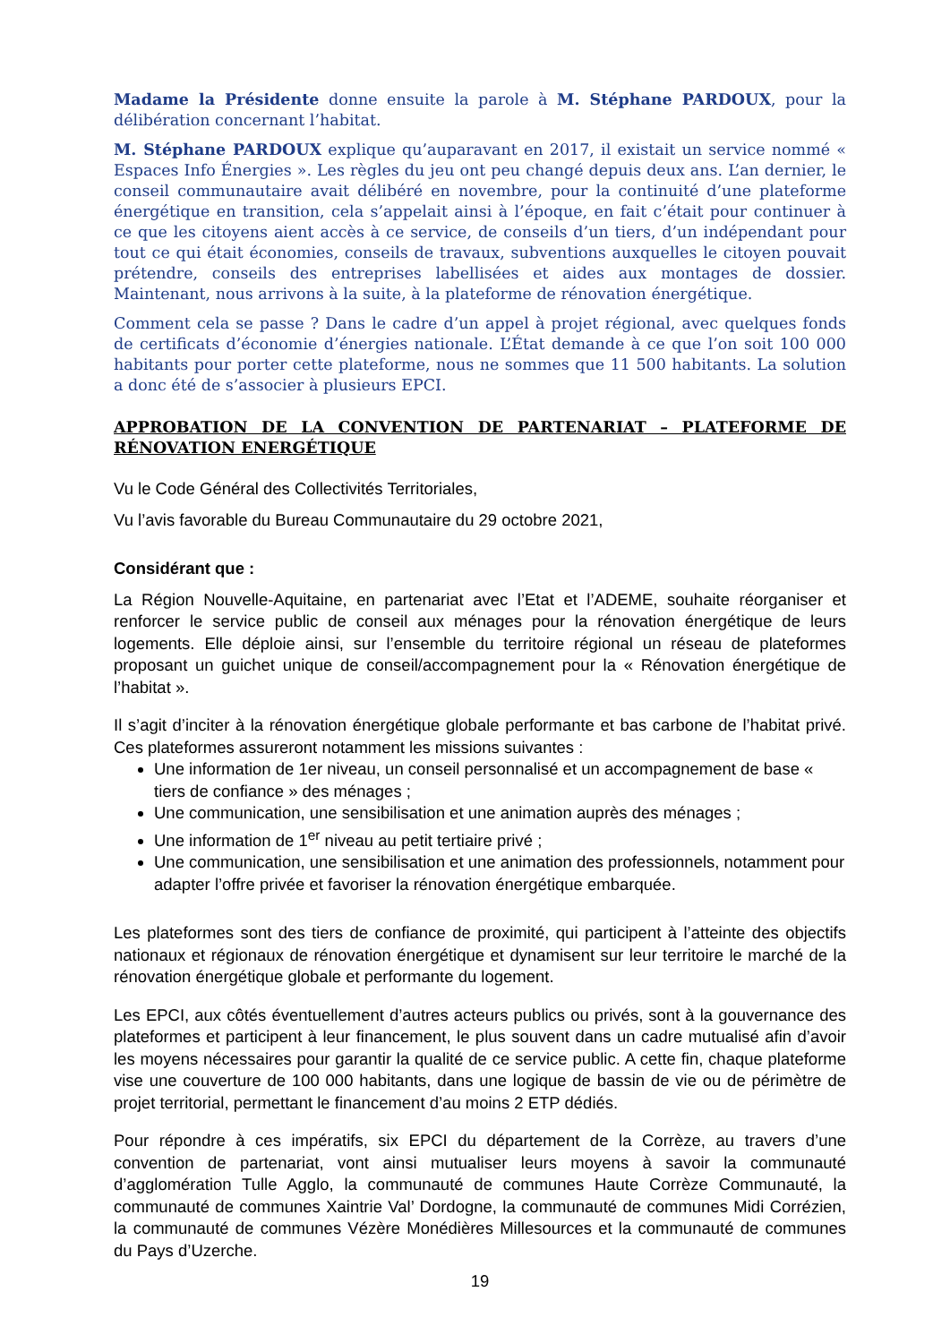Madame la Présidente donne ensuite la parole à M. Stéphane PARDOUX, pour la délibération concernant l’habitat.
M. Stéphane PARDOUX explique qu’auparavant en 2017, il existait un service nommé « Espaces Info Énergies ». Les règles du jeu ont peu changé depuis deux ans. L’an dernier, le conseil communautaire avait délibéré en novembre, pour la continuité d’une plateforme énergétique en transition, cela s’appelait ainsi à l’époque, en fait c’était pour continuer à ce que les citoyens aient accès à ce service, de conseils d’un tiers, d’un indépendant pour tout ce qui était économies, conseils de travaux, subventions auxquelles le citoyen pouvait prétendre, conseils des entreprises labellisées et aides aux montages de dossier. Maintenant, nous arrivons à la suite, à la plateforme de rénovation énergétique.
Comment cela se passe ? Dans le cadre d’un appel à projet régional, avec quelques fonds de certificats d’économie d’énergies nationale. L’État demande à ce que l’on soit 100 000 habitants pour porter cette plateforme, nous ne sommes que 11 500 habitants. La solution a donc été de s’associer à plusieurs EPCI.
APPROBATION DE LA CONVENTION DE PARTENARIAT – PLATEFORME DE RÉNOVATION ENERGÉTIQUE
Vu le Code Général des Collectivités Territoriales,
Vu l’avis favorable du Bureau Communautaire du 29 octobre 2021,
Considérant que :
La Région Nouvelle-Aquitaine, en partenariat avec l’Etat et l’ADEME, souhaite réorganiser et renforcer le service public de conseil aux ménages pour la rénovation énergétique de leurs logements. Elle déploie ainsi, sur l’ensemble du territoire régional un réseau de plateformes proposant un guichet unique de conseil/accompagnement pour la « Rénovation énergétique de l’habitat ».
Il s’agit d’inciter à la rénovation énergétique globale performante et bas carbone de l’habitat privé. Ces plateformes assureront notamment les missions suivantes :
Une information de 1er niveau, un conseil personnalisé et un accompagnement de base « tiers de confiance » des ménages ;
Une communication, une sensibilisation et une animation auprès des ménages ;
Une information de 1<sup>er</sup> niveau au petit tertiaire privé ;
Une communication, une sensibilisation et une animation des professionnels, notamment pour adapter l’offre privée et favoriser la rénovation énergétique embarquée.
Les plateformes sont des tiers de confiance de proximité, qui participent à l’atteinte des objectifs nationaux et régionaux de rénovation énergétique et dynamisent sur leur territoire le marché de la rénovation énergétique globale et performante du logement.
Les EPCI, aux côtés éventuellement d’autres acteurs publics ou privés, sont à la gouvernance des plateformes et participent à leur financement, le plus souvent dans un cadre mutualisé afin d’avoir les moyens nécessaires pour garantir la qualité de ce service public. A cette fin, chaque plateforme vise une couverture de 100 000 habitants, dans une logique de bassin de vie ou de périmètre de projet territorial, permettant le financement d’au moins 2 ETP dédiés.
Pour répondre à ces impératifs, six EPCI du département de la Corrèze, au travers d’une convention de partenariat, vont ainsi mutualiser leurs moyens à savoir la communauté d’agglomération Tulle Agglo, la communauté de communes Haute Corrèze Communauté, la communauté de communes Xaintrie Val’ Dordogne, la communauté de communes Midi Corrézien, la communauté de communes Vézère Monédières Millesources et la communauté de communes du Pays d’Uzerche.
19